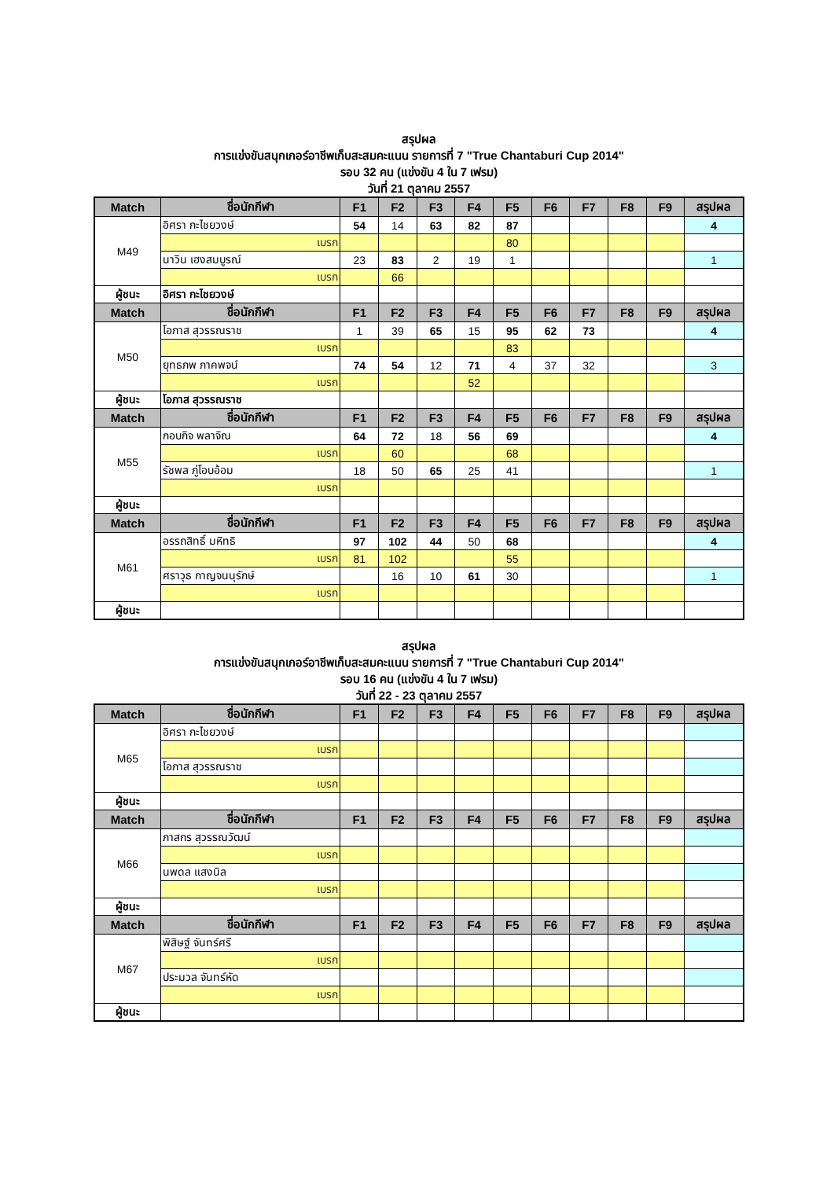สรุปผล
การแข่งขันสนุกเกอร์อาชีพเก็บสะสมคะแนน รายการที่ 7 "True Chantaburi Cup 2014"
รอบ 32 คน (แข่งขัน 4 ใน 7 เฟรม)
วันที่ 21 ตุลาคม 2557
| Match | ชื่อนักกีฬา | F1 | F2 | F3 | F4 | F5 | F6 | F7 | F8 | F9 | สรุปผล |
| --- | --- | --- | --- | --- | --- | --- | --- | --- | --- | --- | --- |
| M49 | อิศรา กะไชยวงษ์ | 54 | 14 | 63 | 82 | 87 | | | | | 4 |
| | เบรก | | | | | 80 | | | | | |
| | นาวิน เฮงสมบูรณ์ | 23 | 83 | 2 | 19 | 1 | | | | | 1 |
| | เบรก | | 66 | | | | | | | | |
| ผู้ชนะ | อิศรา กะไชยวงษ์ | | | | | | | | | | |
| Match | ชื่อนักกีฬา | F1 | F2 | F3 | F4 | F5 | F6 | F7 | F8 | F9 | สรุปผล |
| M50 | โอภาส สุวรรณราช | 1 | 39 | 65 | 15 | 95 | 62 | 73 | | | 4 |
| | เบรก | | | | | 83 | | | | | |
| | ยุทธภพ ภาคพจน์ | 74 | 54 | 12 | 71 | 4 | 37 | 32 | | | 3 |
| | เบรก | | | | 52 | | | | | | |
| ผู้ชนะ | โอภาส สุวรรณราช | | | | | | | | | | |
| Match | ชื่อนักกีฬา | F1 | F2 | F3 | F4 | F5 | F6 | F7 | F8 | F9 | สรุปผล |
| M55 | กอบกิจ พลาจิณ | 64 | 72 | 18 | 56 | 69 | | | | | 4 |
| | เบรก | | 60 | | | 68 | | | | | |
| | รัชพล ภู่โอบอ้อม | 18 | 50 | 65 | 25 | 41 | | | | | 1 |
| | เบรก | | | | | | | | | | |
| ผู้ชนะ | | | | | | | | | | | |
| Match | ชื่อนักกีฬา | F1 | F2 | F3 | F4 | F5 | F6 | F7 | F8 | F9 | สรุปผล |
| M61 | อรรถสิทธิ์ มหิทธิ | 97 | 102 | 44 | 50 | 68 | | | | | 4 |
| | เบรก | 81 | 102 | | | 55 | | | | | |
| | ศราวุธ กาญจนนุรักษ์ | | 16 | 10 | 61 | 30 | | | | | 1 |
| | เบรก | | | | | | | | | | |
| ผู้ชนะ | | | | | | | | | | | |
สรุปผล
การแข่งขันสนุกเกอร์อาชีพเก็บสะสมคะแนน รายการที่ 7 "True Chantaburi Cup 2014"
รอบ 16 คน (แข่งขัน 4 ใน 7 เฟรม)
วันที่ 22 - 23 ตุลาคม 2557
| Match | ชื่อนักกีฬา | F1 | F2 | F3 | F4 | F5 | F6 | F7 | F8 | F9 | สรุปผล |
| --- | --- | --- | --- | --- | --- | --- | --- | --- | --- | --- | --- |
| M65 | อิศรา กะไชยวงษ์ | | | | | | | | | | |
| | เบรก | | | | | | | | | | |
| | โอภาส สุวรรณราช | | | | | | | | | | |
| | เบรก | | | | | | | | | | |
| ผู้ชนะ | | | | | | | | | | | |
| Match | ชื่อนักกีฬา | F1 | F2 | F3 | F4 | F5 | F6 | F7 | F8 | F9 | สรุปผล |
| M66 | ภาสกร สุวรรณวัฒน์ | | | | | | | | | | |
| | เบรก | | | | | | | | | | |
| | นพดล แสงนิล | | | | | | | | | | |
| | เบรก | | | | | | | | | | |
| ผู้ชนะ | | | | | | | | | | | |
| Match | ชื่อนักกีฬา | F1 | F2 | F3 | F4 | F5 | F6 | F7 | F8 | F9 | สรุปผล |
| M67 | พิสิษฐ์ จันทร์ศรี | | | | | | | | | | |
| | เบรก | | | | | | | | | | |
| | ประมวล จันทร์หัด | | | | | | | | | | |
| | เบรก | | | | | | | | | | |
| ผู้ชนะ | | | | | | | | | | | |